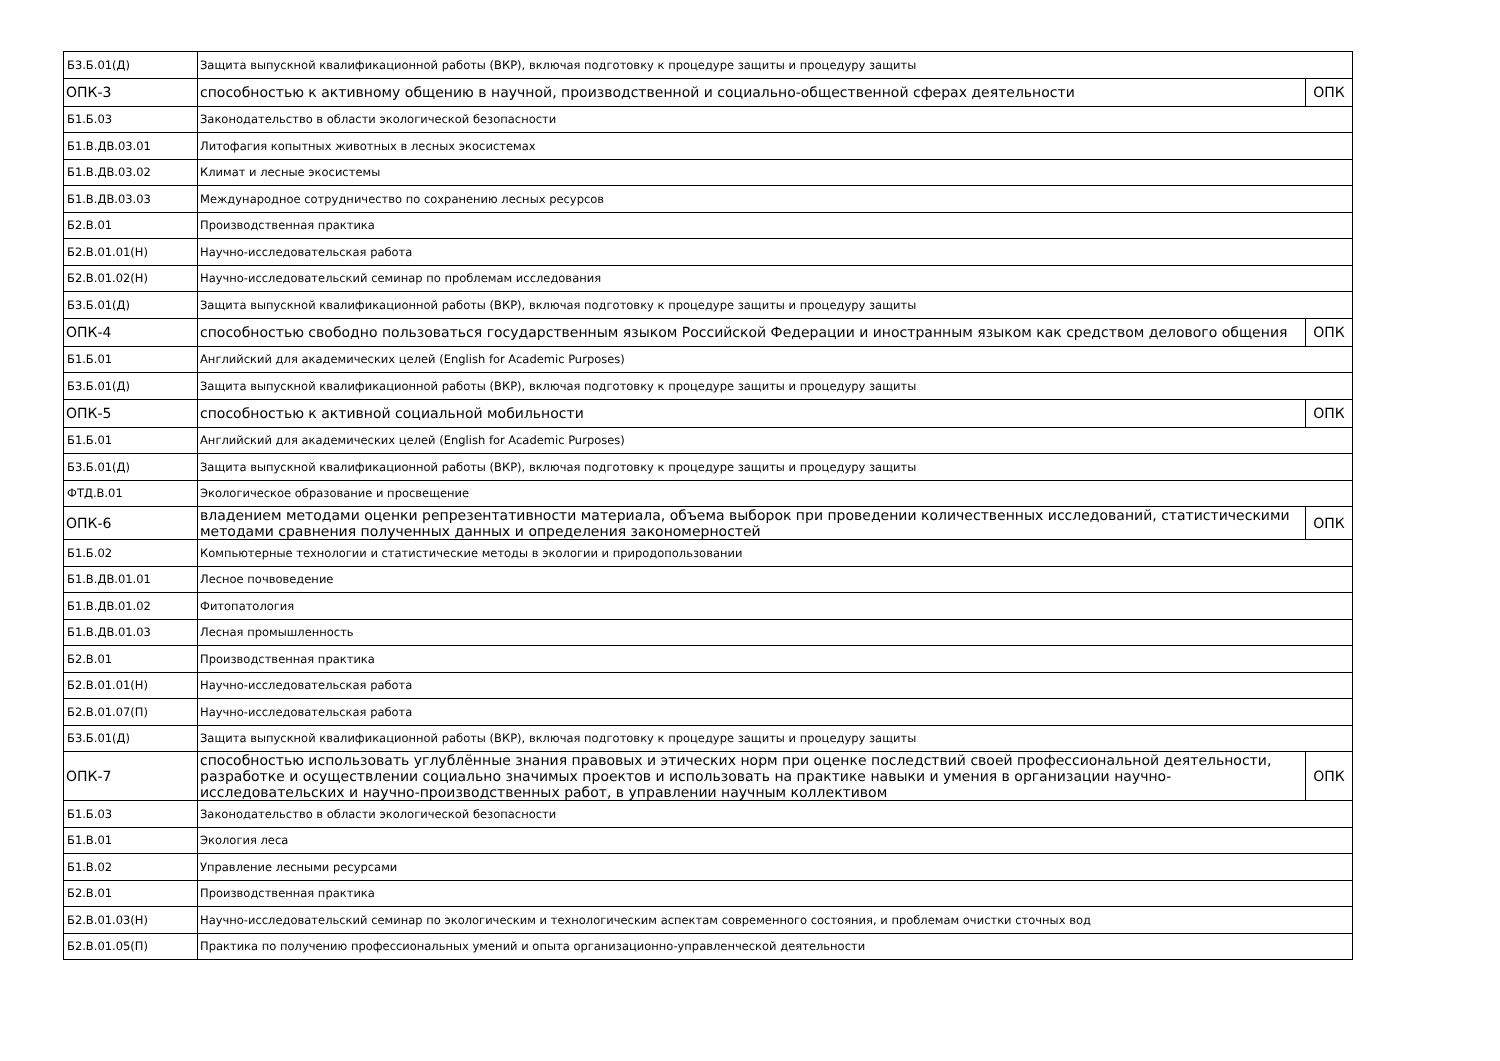| Б3.Б.01(Д) | Защита выпускной квалификационной работы (ВКР), включая подготовку к процедуре защиты и процедуру защиты | |
| ОПК-3 | способностью к активному общению в научной, производственной и социально-общественной сферах деятельности | ОПК |
| Б1.Б.03 | Законодательство в области экологической безопасности | |
| Б1.В.ДВ.03.01 | Литофагия копытных животных в лесных экосистемах | |
| Б1.В.ДВ.03.02 | Климат и лесные экосистемы | |
| Б1.В.ДВ.03.03 | Международное сотрудничество по сохранению лесных ресурсов | |
| Б2.В.01 | Производственная практика | |
| Б2.В.01.01(Н) | Научно-исследовательская работа | |
| Б2.В.01.02(Н) | Научно-исследовательский семинар по проблемам исследования | |
| Б3.Б.01(Д) | Защита выпускной квалификационной работы (ВКР), включая подготовку к процедуре защиты и процедуру защиты | |
| ОПК-4 | способностью свободно пользоваться государственным языком Российской Федерации и иностранным языком как средством делового общения | ОПК |
| Б1.Б.01 | Английский для академических целей (English for Academic Purposes) | |
| Б3.Б.01(Д) | Защита выпускной квалификационной работы (ВКР), включая подготовку к процедуре защиты и процедуру защиты | |
| ОПК-5 | способностью к активной социальной мобильности | ОПК |
| Б1.Б.01 | Английский для академических целей (English for Academic Purposes) | |
| Б3.Б.01(Д) | Защита выпускной квалификационной работы (ВКР), включая подготовку к процедуре защиты и процедуру защиты | |
| ФТД.В.01 | Экологическое образование и просвещение | |
| ОПК-6 | владением методами оценки репрезентативности материала, объема выборок при проведении количественных исследований, статистическими методами сравнения полученных данных и определения закономерностей | ОПК |
| Б1.Б.02 | Компьютерные технологии и статистические методы в экологии и природопользовании | |
| Б1.В.ДВ.01.01 | Лесное почвоведение | |
| Б1.В.ДВ.01.02 | Фитопатология | |
| Б1.В.ДВ.01.03 | Лесная промышленность | |
| Б2.В.01 | Производственная практика | |
| Б2.В.01.01(Н) | Научно-исследовательская работа | |
| Б2.В.01.07(П) | Научно-исследовательская работа | |
| Б3.Б.01(Д) | Защита выпускной квалификационной работы (ВКР), включая подготовку к процедуре защиты и процедуру защиты | |
| ОПК-7 | способностью использовать углублённые знания правовых и этических норм при оценке последствий своей профессиональной деятельности, разработке и осуществлении социально значимых проектов и использовать на практике навыки и умения в организации научно-исследовательских и научно-производственных работ, в управлении научным коллективом | ОПК |
| Б1.Б.03 | Законодательство в области экологической безопасности | |
| Б1.В.01 | Экология леса | |
| Б1.В.02 | Управление лесными ресурсами | |
| Б2.В.01 | Производственная практика | |
| Б2.В.01.03(Н) | Научно-исследовательский семинар по экологическим и технологическим аспектам современного состояния, и проблемам очистки сточных вод | |
| Б2.В.01.05(П) | Практика по получению профессиональных умений и опыта организационно-управленческой деятельности | |